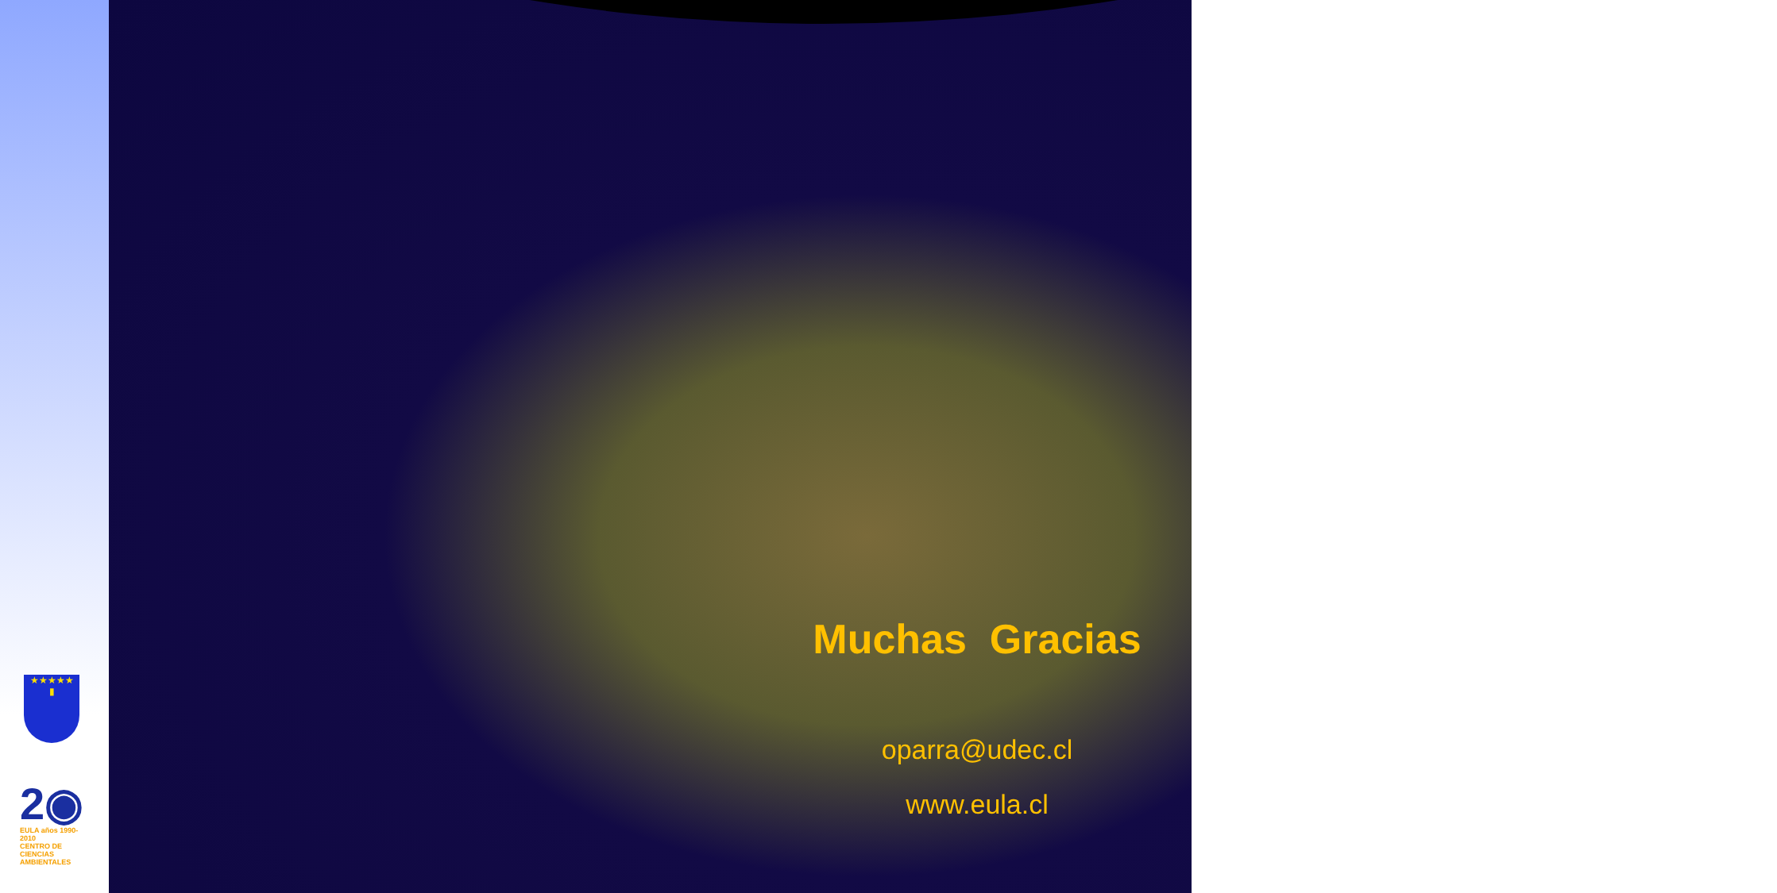★★★★★
▮
2◉
EULA años 1990-2010
CENTRO DE CIENCIAS AMBIENTALES
Muchas Gracias
oparra@udec.cl
www.eula.cl